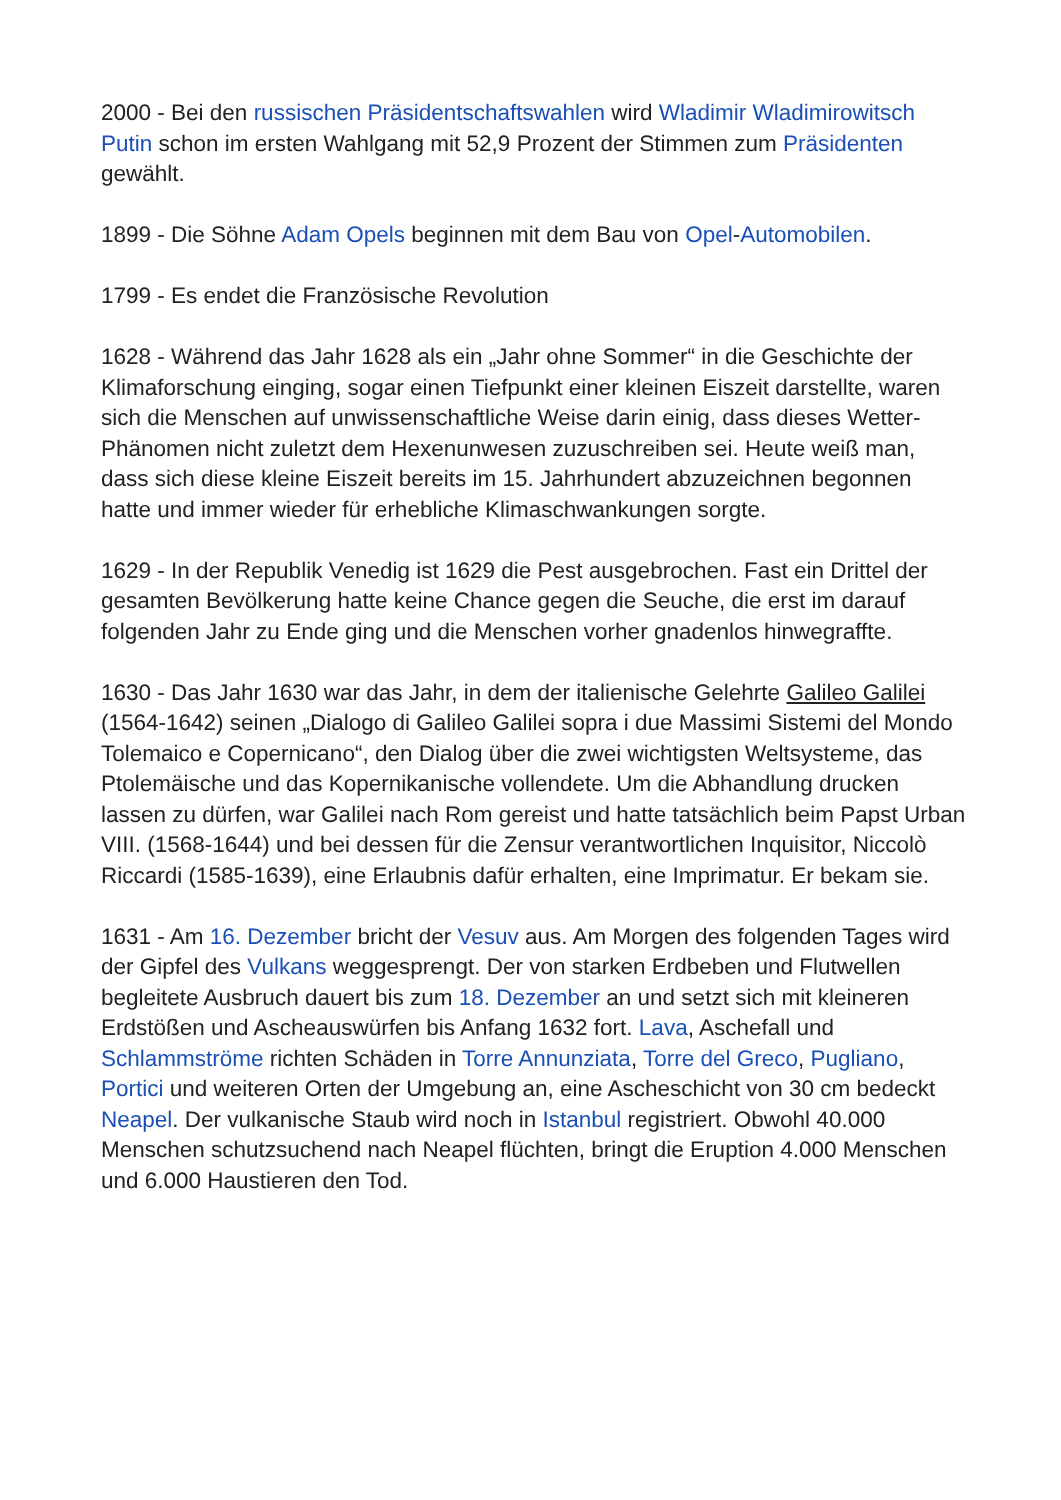2000 - Bei den russischen Präsidentschaftswahlen wird Wladimir Wladimirowitsch Putin schon im ersten Wahlgang mit 52,9 Prozent der Stimmen zum Präsidenten gewählt.
1899 - Die Söhne Adam Opels beginnen mit dem Bau von Opel-Automobilen.
1799 - Es endet die Französische Revolution
1628 - Während das Jahr 1628 als ein „Jahr ohne Sommer“ in die Geschichte der Klimaforschung einging, sogar einen Tiefpunkt einer kleinen Eiszeit darstellte, waren sich die Menschen auf unwissenschaftliche Weise darin einig, dass dieses Wetter-Phänomen nicht zuletzt dem Hexenunwesen zuzuschreiben sei. Heute weiß man, dass sich diese kleine Eiszeit bereits im 15. Jahrhundert abzuzeichnen begonnen hatte und immer wieder für erhebliche Klimaschwankungen sorgte.
1629 - In der Republik Venedig ist 1629 die Pest ausgebrochen. Fast ein Drittel der gesamten Bevölkerung hatte keine Chance gegen die Seuche, die erst im darauf folgenden Jahr zu Ende ging und die Menschen vorher gnadenlos hinwegraffte.
1630 - Das Jahr 1630 war das Jahr, in dem der italienische Gelehrte Galileo Galilei (1564-1642) seinen „Dialogo di Galileo Galilei sopra i due Massimi Sistemi del Mondo Tolemaico e Copernicano“, den Dialog über die zwei wichtigsten Weltsysteme, das Ptolemäische und das Kopernikanische vollendete. Um die Abhandlung drucken lassen zu dürfen, war Galilei nach Rom gereist und hatte tatsächlich beim Papst Urban VIII. (1568-1644) und bei dessen für die Zensur verantwortlichen Inquisitor, Niccolò Riccardi (1585-1639), eine Erlaubnis dafür erhalten, eine Imprimatur. Er bekam sie.
1631 - Am 16. Dezember bricht der Vesuv aus. Am Morgen des folgenden Tages wird der Gipfel des Vulkans weggesprengt. Der von starken Erdbeben und Flutwellen begleitete Ausbruch dauert bis zum 18. Dezember an und setzt sich mit kleineren Erdstößen und Ascheauswürfen bis Anfang 1632 fort. Lava, Aschefall und Schlammströme richten Schäden in Torre Annunziata, Torre del Greco, Pugliano, Portici und weiteren Orten der Umgebung an, eine Ascheschicht von 30 cm bedeckt Neapel. Der vulkanische Staub wird noch in Istanbul registriert. Obwohl 40.000 Menschen schutzsuchend nach Neapel flüchten, bringt die Eruption 4.000 Menschen und 6.000 Haustieren den Tod.